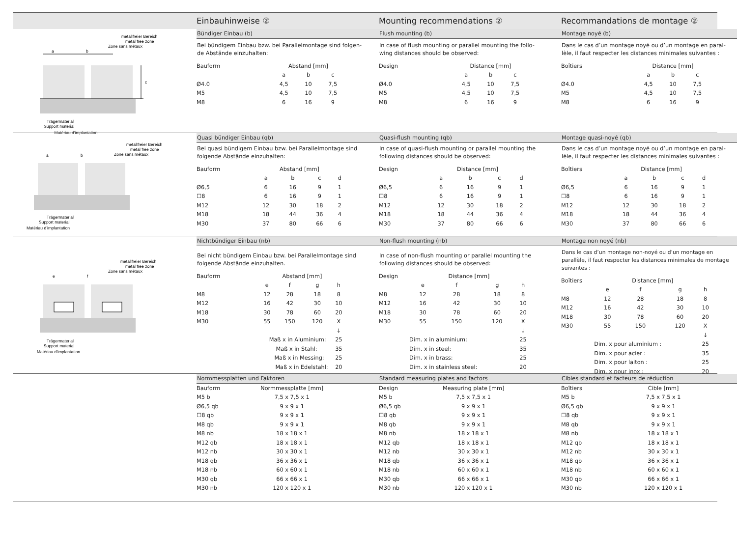Einbauhinweise ②
Mounting recommendations ②
Recommandations de montage ②
metallfreier Bereich
metal free zone
Zone sans métaux
a
b
c
Trägermaterial
Support material
Matériau d’implantation
Bündiger Einbau (b)
Bei bündigem Einbau bzw. bei Parallelmontage sind folgen-de Abstände einzuhalten:
| Bauform | Abstand [mm] | | |
| | a | b | c |
| Ø4.0 | 4,5 | 10 | 7,5 |
| M5 | 4,5 | 10 | 7,5 |
| M8 | 6 | 16 | 9 |
Flush mounting (b)
In case of flush mounting or parallel mounting the follo-wing distances should be observed:
| Design | Distance [mm] | | |
| | a | b | c |
| Ø4.0 | 4,5 | 10 | 7,5 |
| M5 | 4,5 | 10 | 7,5 |
| M8 | 6 | 16 | 9 |
Montage noyé (b)
Dans le cas d’un montage noyé ou d’un montage en paral-lèle, il faut respecter les distances minimales suivantes :
| Boîtiers | Distance [mm] | | |
| | a | b | c |
| Ø4.0 | 4,5 | 10 | 7,5 |
| M5 | 4,5 | 10 | 7,5 |
| M8 | 6 | 16 | 9 |
metallfreier Bereich
metal free zone
Zone sans métaux
a
b
Trägermaterial
Support material
Matériau d’implantation
Quasi bündiger Einbau (qb)
Bei quasi bündigem Einbau bzw. bei Parallelmontage sind folgende Abstände einzuhalten:
| Bauform | Abstand [mm] | | | |
| | a | b | c | d |
| Ø6,5 | 6 | 16 | 9 | 1 |
| ☐8 | 6 | 16 | 9 | 1 |
| M12 | 12 | 30 | 18 | 2 |
| M18 | 18 | 44 | 36 | 4 |
| M30 | 37 | 80 | 66 | 6 |
Quasi-flush mounting (qb)
In case of quasi-flush mounting or parallel mounting the following distances should be observed:
| Design | Distance [mm] | | | |
| | a | b | c | d |
| Ø6,5 | 6 | 16 | 9 | 1 |
| ☐8 | 6 | 16 | 9 | 1 |
| M12 | 12 | 30 | 18 | 2 |
| M18 | 18 | 44 | 36 | 4 |
| M30 | 37 | 80 | 66 | 6 |
Montage quasi-noyé (qb)
Dans le cas d’un montage noyé ou d’un montage en paral-lèle, il faut respecter les distances minimales suivantes :
| Boîtiers | Distance [mm] | | | |
| | a | b | c | d |
| Ø6,5 | 6 | 16 | 9 | 1 |
| ☐8 | 6 | 16 | 9 | 1 |
| M12 | 12 | 30 | 18 | 2 |
| M18 | 18 | 44 | 36 | 4 |
| M30 | 37 | 80 | 66 | 6 |
metallfreier Bereich
metal free zone
Zone sans métaux
e
f
Trägermaterial
Support material
Matériau d’implantation
Nichtbündiger Einbau (nb)
Bei nicht bündigem Einbau bzw. bei Parallelmontage sind folgende Abstände einzuhalten.
| Bauform | Abstand [mm] | | | |
| | e | f | g | h |
| M8 | 12 | 28 | 18 | 8 |
| M12 | 16 | 42 | 30 | 10 |
| M18 | 30 | 78 | 60 | 20 |
| M30 | 55 | 150 | 120 | X |
| | | | | ↓ |
| Maß x in Aluminium: | | | | 25 |
| Maß x in Stahl: | | | | 35 |
| Maß x in Messing: | | | | 25 |
| Maß x in Edelstahl: | | | | 20 |
Non-flush mounting (nb)
In case of non-flush mounting or parallel mounting the following distances should be observed:
| Design | Distance [mm] | | | |
| | e | f | g | h |
| M8 | 12 | 28 | 18 | 8 |
| M12 | 16 | 42 | 30 | 10 |
| M18 | 30 | 78 | 60 | 20 |
| M30 | 55 | 150 | 120 | X |
| | | | | ↓ |
| | Dim. x in aluminium: | | | 25 |
| | Dim. x in steel: | | | 35 |
| | Dim. x in brass: | | | 25 |
| | Dim. x in stainless steel: | | | 20 |
Montage non noyé (nb)
Dans le cas d’un montage non-noyé ou d’un montage en parallèle, il faut respecter les distances minimales de montage suivantes :
| Boîtiers | Distance [mm] | | | |
| | e | f | g | h |
| M8 | 12 | 28 | 18 | 8 |
| M12 | 16 | 42 | 30 | 10 |
| M18 | 30 | 78 | 60 | 20 |
| M30 | 55 | 150 | 120 | X |
| | | | | ↓ |
| | Dim. x pour aluminium : | | | 25 |
| | Dim. x pour acier : | | | 35 |
| | Dim. x pour laiton : | | | 25 |
| | Dim. x pour inox : | | | 20 |
Normmessplatten und Faktoren
| Bauform | Normmessplatte [mm] |
| M5 b | 7,5 x 7,5 x 1 |
| Ø6,5 qb | 9 x 9 x 1 |
| ☐8 qb | 9 x 9 x 1 |
| M8 qb | 9 x 9 x 1 |
| M8 nb | 18 x 18 x 1 |
| M12 qb | 18 x 18 x 1 |
| M12 nb | 30 x 30 x 1 |
| M18 qb | 36 x 36 x 1 |
| M18 nb | 60 x 60 x 1 |
| M30 qb | 66 x 66 x 1 |
| M30 nb | 120 x 120 x 1 |
Standard measuring plates and factors
| Design | Measuring plate [mm] |
| M5 b | 7,5 x 7,5 x 1 |
| Ø6,5 qb | 9 x 9 x 1 |
| ☐8 qb | 9 x 9 x 1 |
| M8 qb | 9 x 9 x 1 |
| M8 nb | 18 x 18 x 1 |
| M12 qb | 18 x 18 x 1 |
| M12 nb | 30 x 30 x 1 |
| M18 qb | 36 x 36 x 1 |
| M18 nb | 60 x 60 x 1 |
| M30 qb | 66 x 66 x 1 |
| M30 nb | 120 x 120 x 1 |
Cibles standard et facteurs de réduction
| Boîtiers | Cible [mm] |
| M5 b | 7,5 x 7,5 x 1 |
| Ø6,5 qb | 9 x 9 x 1 |
| ☐8 qb | 9 x 9 x 1 |
| M8 qb | 9 x 9 x 1 |
| M8 nb | 18 x 18 x 1 |
| M12 qb | 18 x 18 x 1 |
| M12 nb | 30 x 30 x 1 |
| M18 qb | 36 x 36 x 1 |
| M18 nb | 60 x 60 x 1 |
| M30 qb | 66 x 66 x 1 |
| M30 nb | 120 x 120 x 1 |